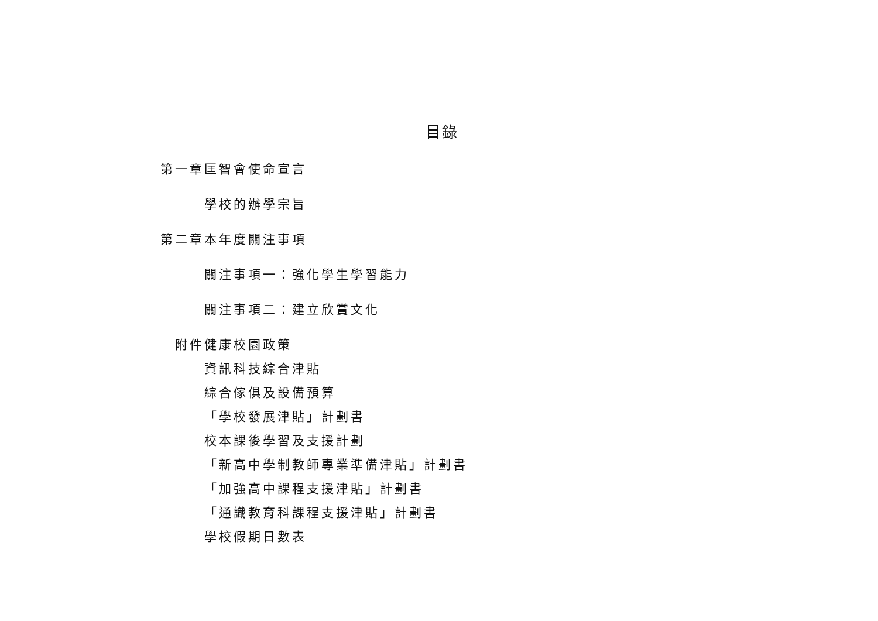目錄
第一章 匡智會使命宣言
學校的辦學宗旨
第二章 本年度關注事項
關注事項一：強化學生學習能力
關注事項二：建立欣賞文化
附件 健康校園政策
資訊科技綜合津貼
綜合傢俱及設備預算
「學校發展津貼」計劃書
校本課後學習及支援計劃
「新高中學制教師專業準備津貼」計劃書
「加強高中課程支援津貼」計劃書
「通識教育科課程支援津貼」計劃書
學校假期日數表